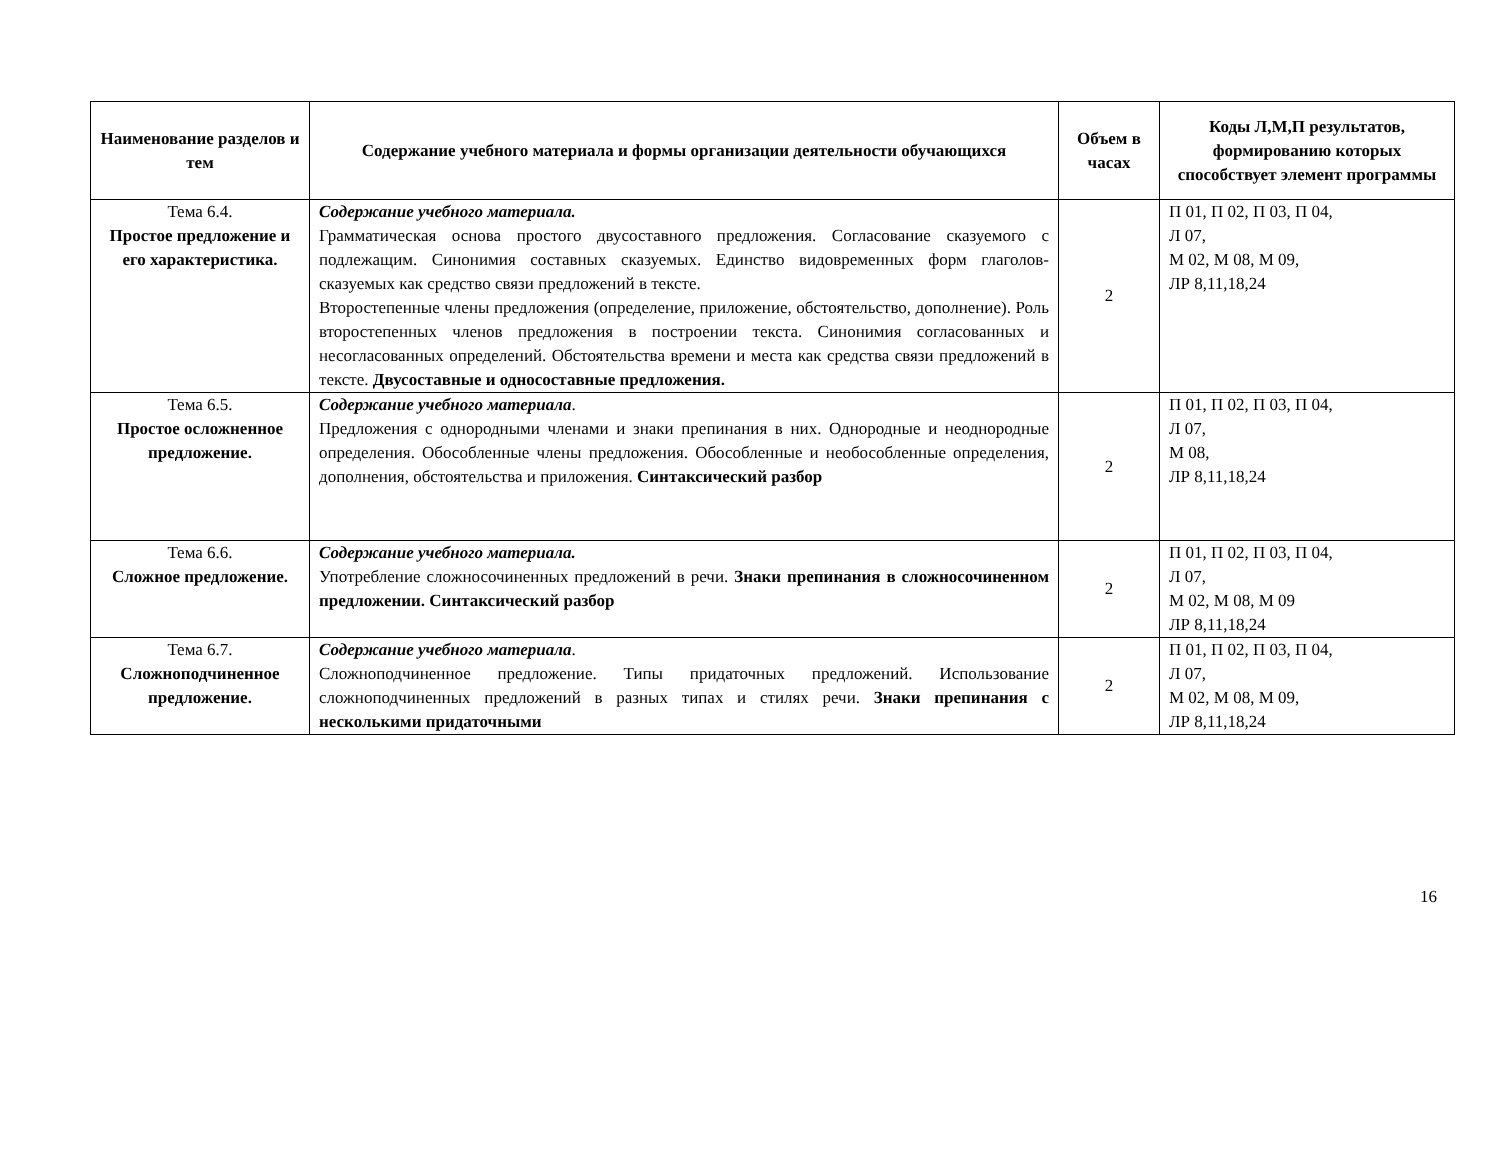| Наименование разделов и тем | Содержание учебного материала и формы организации деятельности обучающихся | Объем в часах | Коды Л,М,П результатов, формированию которых способствует элемент программы |
| --- | --- | --- | --- |
| Тема 6.4. Простое предложение и его характеристика. | Содержание учебного материала. Грамматическая основа простого двусоставного предложения. Согласование сказуемого с подлежащим. Синонимия составных сказуемых. Единство видовременных форм глаголов-сказуемых как средство связи предложений в тексте. Второстепенные члены предложения (определение, приложение, обстоятельство, дополнение). Роль второстепенных членов предложения в построении текста. Синонимия согласованных и несогласованных определений. Обстоятельства времени и места как средства связи предложений в тексте. Двусоставные и односоставные предложения. | 2 | П 01, П 02, П 03, П 04, Л 07, М 02, М 08, М 09, ЛР 8,11,18,24 |
| Тема 6.5. Простое осложненное предложение. | Содержание учебного материала . Предложения с однородными членами и знаки препинания в них. Однородные и неоднородные определения. Обособленные члены предложения. Обособленные и необособленные определения, дополнения, обстоятельства и приложения. Синтаксический разбор | 2 | П 01, П 02, П 03, П 04, Л 07, М 08, ЛР 8,11,18,24 |
| Тема 6.6. Сложное предложение. | Содержание учебного материала. Употребление сложносочиненных предложений в речи. Знаки препинания в сложносочиненном предложении. Синтаксический разбор | 2 | П 01, П 02, П 03, П 04, Л 07, М 02, М 08, М 09 ЛР 8,11,18,24 |
| Тема 6.7. Сложноподчиненное предложение. | Содержание учебного материала . Сложноподчиненное предложение. Типы придаточных предложений. Использование сложноподчиненных предложений в разных типах и стилях речи. Знаки препинания с несколькими придаточными | 2 | П 01, П 02, П 03, П 04, Л 07, М 02, М 08, М 09, ЛР 8,11,18,24 |
16